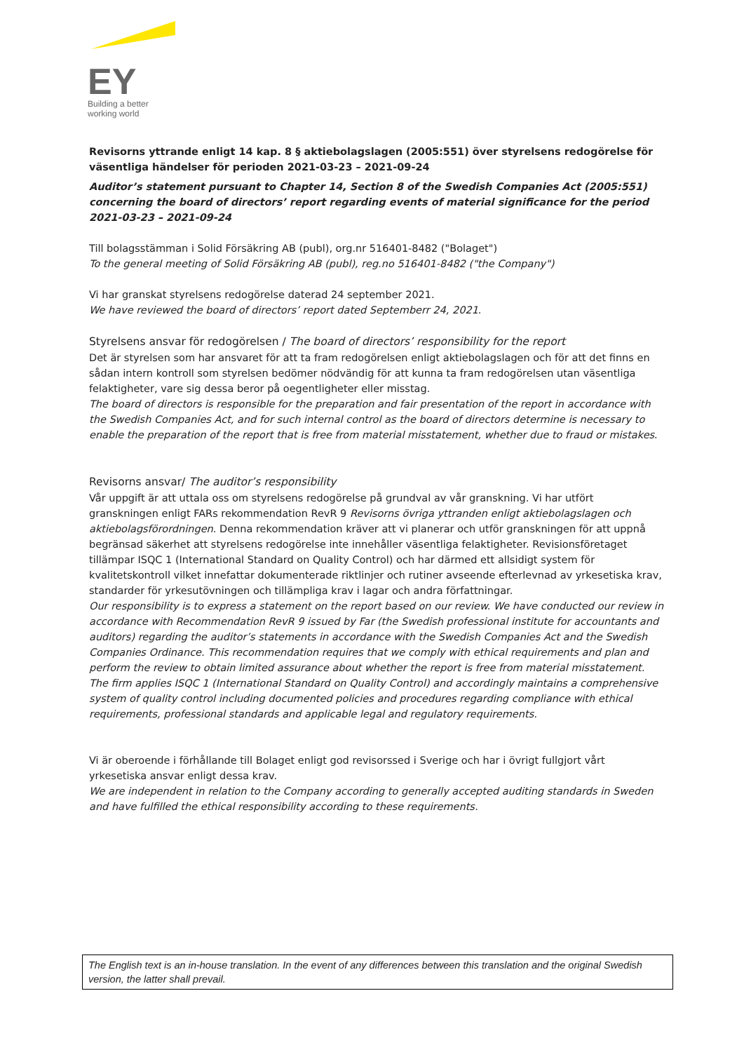EY
Building a better
working world
Revisorns yttrande enligt 14 kap. 8 § aktiebolagslagen (2005:551) över styrelsens redogörelse för väsentliga händelser för perioden 2021-03-23 – 2021-09-24
Auditor’s statement pursuant to Chapter 14, Section 8 of the Swedish Companies Act (2005:551) concerning the board of directors’ report regarding events of material significance for the period 2021-03-23 – 2021-09-24
Till bolagsstämman i Solid Försäkring AB (publ), org.nr 516401-8482 ("Bolaget")
To the general meeting of Solid Försäkring AB (publ), reg.no 516401-8482 ("the Company")
Vi har granskat styrelsens redogörelse daterad 24 september 2021.
We have reviewed the board of directors’ report dated Septemberr 24, 2021.
Styrelsens ansvar för redogörelsen / The board of directors’ responsibility for the report
Det är styrelsen som har ansvaret för att ta fram redogörelsen enligt aktiebolagslagen och för att det finns en sådan intern kontroll som styrelsen bedömer nödvändig för att kunna ta fram redogörelsen utan väsentliga felaktigheter, vare sig dessa beror på oegentligheter eller misstag.
The board of directors is responsible for the preparation and fair presentation of the report in accordance with the Swedish Companies Act, and for such internal control as the board of directors determine is necessary to enable the preparation of the report that is free from material misstatement, whether due to fraud or mistakes.
Revisorns ansvar/ The auditor’s responsibility
Vår uppgift är att uttala oss om styrelsens redogörelse på grundval av vår granskning. Vi har utfört granskningen enligt FARs rekommendation RevR 9 Revisorns övriga yttranden enligt aktiebolagslagen och aktiebolagsförordningen. Denna rekommendation kräver att vi planerar och utför granskningen för att uppnå begränsad säkerhet att styrelsens redogörelse inte innehåller väsentliga felaktigheter. Revisionsföretaget tillämpar ISQC 1 (International Standard on Quality Control) och har därmed ett allsidigt system för kvalitetskontroll vilket innefattar dokumenterade riktlinjer och rutiner avseende efterlevnad av yrkesetiska krav, standarder för yrkesutövningen och tillämpliga krav i lagar och andra författningar.
Our responsibility is to express a statement on the report based on our review. We have conducted our review in accordance with Recommendation RevR 9 issued by Far (the Swedish professional institute for accountants and auditors) regarding the auditor’s statements in accordance with the Swedish Companies Act and the Swedish Companies Ordinance. This recommendation requires that we comply with ethical requirements and plan and perform the review to obtain limited assurance about whether the report is free from material misstatement. The firm applies ISQC 1 (International Standard on Quality Control) and accordingly maintains a comprehensive system of quality control including documented policies and procedures regarding compliance with ethical requirements, professional standards and applicable legal and regulatory requirements.
Vi är oberoende i förhållande till Bolaget enligt god revisorssed i Sverige och har i övrigt fullgjort vårt yrkesetiska ansvar enligt dessa krav.
We are independent in relation to the Company according to generally accepted auditing standards in Sweden and have fulfilled the ethical responsibility according to these requirements.
The English text is an in-house translation. In the event of any differences between this translation and the original Swedish version, the latter shall prevail.